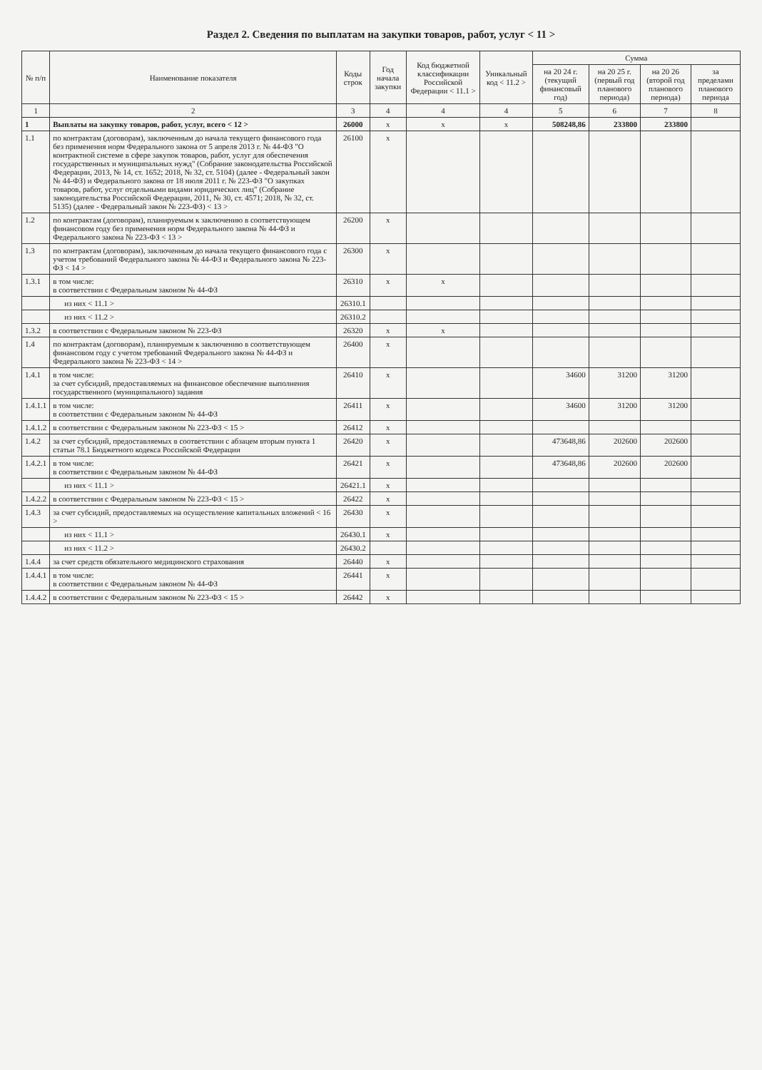Раздел 2. Сведения по выплатам на закупки товаров, работ, услуг < 11 >
| № п/п | Наименование показателя | Коды строк | Год начала закупки | Код бюджетной классификации Российской Федерации < 11.1 > | Уникальный код < 11.2 > | Сумма | | | |
| --- | --- | --- | --- | --- | --- | --- | --- | --- | --- |
| | | | | | | на 20 24 г. (текущий финансовый год) | на 20 25 г. (первый год планового периода) | на 20 26 (второй год планового периода) | за пределами планового периода |
| 1 | 2 | 3 | 4 | 4 | 4 | 5 | 6 | 7 | 8 |
| 1 | Выплаты на закупку товаров, работ, услуг, всего < 12 > | 26000 | x | x | x | 508248,86 | 233800 | 233800 | |
| 1.1 | по контрактам (договорам), заключенным до начала текущего финансового года без применения норм Федерального закона от 5 апреля 2013 г. № 44-ФЗ "О контрактной системе в сфере закупок товаров, работ, услуг для обеспечения государственных и муниципальных нужд" (Собрание законодательства Российской Федерации, 2013, № 14, ст. 1652; 2018, № 32, ст. 5104) (далее - Федеральный закон № 44-ФЗ) и Федерального закона от 18 июля 2011 г. № 223-ФЗ "О закупках товаров, работ, услуг отдельными видами юридических лиц" (Собрание законодательства Российской Федерации, 2011, № 30, ст. 4571; 2018, № 32, ст. 5135) (далее - Федеральный закон № 223-ФЗ) < 13 > | 26100 | x | | | | | | |
| 1.2 | по контрактам (договорам), планируемым к заключению в соответствующем финансовом году без применения норм Федерального закона № 44-ФЗ и Федерального закона № 223-ФЗ < 13 > | 26200 | x | | | | | | |
| 1.3 | по контрактам (договорам), заключенным до начала текущего финансового года с учетом требований Федерального закона № 44-ФЗ и Федерального закона № 223-ФЗ < 14 > | 26300 | x | | | | | | |
| 1.3.1 | в том числе: в соответствии с Федеральным законом № 44-ФЗ | 26310 | x | x | | | | | |
| | из них < 11.1 > | 26310.1 | | | | | | | |
| | из них < 11.2 > | 26310.2 | | | | | | | |
| 1.3.2 | в соответствии с Федеральным законом № 223-ФЗ | 26320 | x | x | | | | | |
| 1.4 | по контрактам (договорам), планируемым к заключению в соответствующем финансовом году с учетом требований Федерального закона № 44-ФЗ и Федерального закона № 223-ФЗ < 14 > | 26400 | x | | | | | | |
| 1.4.1 | в том числе: за счет субсидий, предоставляемых на финансовое обеспечение выполнения государственного (муниципального) задания | 26410 | x | | | 34600 | 31200 | 31200 | |
| 1.4.1.1 | в том числе: в соответствии с Федеральным законом № 44-ФЗ | 26411 | x | | | 34600 | 31200 | 31200 | |
| 1.4.1.2 | в соответствии с Федеральным законом № 223-ФЗ < 15 > | 26412 | x | | | | | | |
| 1.4.2 | за счет субсидий, предоставляемых в соответствии с абзацем вторым пункта 1 статьи 78.1 Бюджетного кодекса Российской Федерации | 26420 | x | | | 473648,86 | 202600 | 202600 | |
| 1.4.2.1 | в том числе: в соответствии с Федеральным законом № 44-ФЗ | 26421 | x | | | 473648,86 | 202600 | 202600 | |
| | из них < 11.1 > | 26421.1 | x | | | | | | |
| 1.4.2.2 | в соответствии с Федеральным законом № 223-ФЗ < 15 > | 26422 | x | | | | | | |
| 1.4.3 | за счет субсидий, предоставляемых на осуществление капитальных вложений < 16 > | 26430 | x | | | | | | |
| | из них < 11.1 > | 26430.1 | x | | | | | | |
| | из них < 11.2 > | 26430.2 | | | | | | | |
| 1.4.4 | за счет средств обязательного медицинского страхования | 26440 | x | | | | | | |
| 1.4.4.1 | в том числе: в соответствии с Федеральным законом № 44-ФЗ | 26441 | x | | | | | | |
| 1.4.4.2 | в соответствии с Федеральным законом № 223-ФЗ < 15 > | 26442 | x | | | | | | |